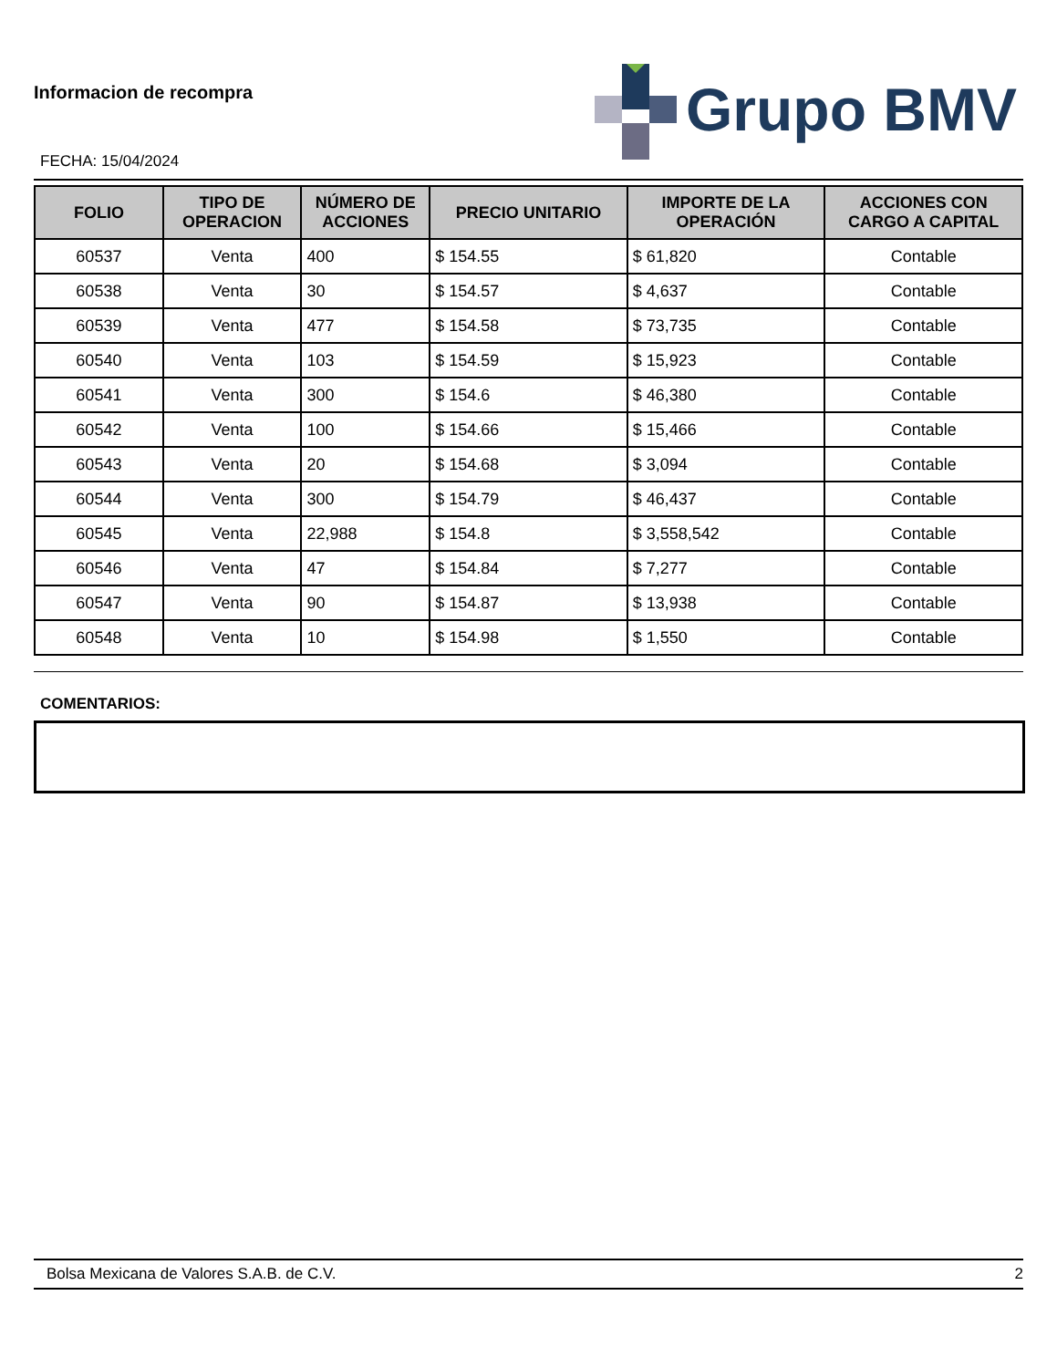Informacion de recompra
FECHA: 15/04/2024
Grupo BMV
| FOLIO | TIPO DE OPERACION | NÚMERO DE ACCIONES | PRECIO UNITARIO | IMPORTE DE LA OPERACIÓN | ACCIONES CON CARGO A CAPITAL |
| --- | --- | --- | --- | --- | --- |
| 60537 | Venta | 400 | $ 154.55 | $ 61,820 | Contable |
| 60538 | Venta | 30 | $ 154.57 | $ 4,637 | Contable |
| 60539 | Venta | 477 | $ 154.58 | $ 73,735 | Contable |
| 60540 | Venta | 103 | $ 154.59 | $ 15,923 | Contable |
| 60541 | Venta | 300 | $ 154.6 | $ 46,380 | Contable |
| 60542 | Venta | 100 | $ 154.66 | $ 15,466 | Contable |
| 60543 | Venta | 20 | $ 154.68 | $ 3,094 | Contable |
| 60544 | Venta | 300 | $ 154.79 | $ 46,437 | Contable |
| 60545 | Venta | 22,988 | $ 154.8 | $ 3,558,542 | Contable |
| 60546 | Venta | 47 | $ 154.84 | $ 7,277 | Contable |
| 60547 | Venta | 90 | $ 154.87 | $ 13,938 | Contable |
| 60548 | Venta | 10 | $ 154.98 | $ 1,550 | Contable |
COMENTARIOS:
Bolsa Mexicana de Valores S.A.B. de C.V. 2